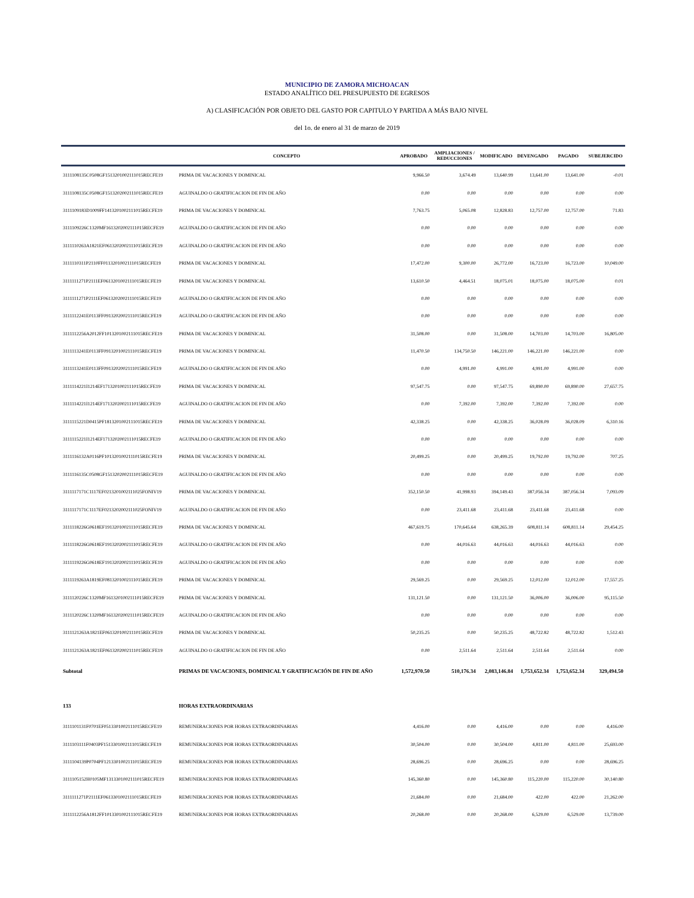MUNICIPIO DE ZAMORA MICHOACAN
ESTADO ANALÍTICO DEL PRESUPUESTO DE EGRESOS
A) CLASIFICACIÓN POR OBJETO DEL GASTO POR CAPITULO Y PARTIDA A MÁS BAJO NIVEL
del 1o. de enero al 31 de marzo de 2019
| | CONCEPTO | APROBADO | AMPLIACIONES / REDUCCIONES | MODIFICADO | DEVENGADO | PAGADO | SUBEJERCIDO |
| --- | --- | --- | --- | --- | --- | --- | --- |
| 3111108135C0508GF1513201002111015RECFE19 | PRIMA DE VACACIONES Y DOMINICAL | 9,966.50 | 3,674.49 | 13,640.99 | 13,641.00 | 13,641.00 | -0.01 |
| 3111108135C0508GF1513202002111015RECFE19 | AGUINALDO O GRATIFICACION DE FIN DE AÑO | 0.00 | 0.00 | 0.00 | 0.00 | 0.00 | 0.00 |
| 3111109183D1009FF1413201002111015RECFE19 | PRIMA DE VACACIONES Y DOMINICAL | 7,763.75 | 5,065.08 | 12,828.83 | 12,757.00 | 12,757.00 | 71.83 |
| 3111109226C1320MF1613202002111015RECFE19 | AGUINALDO O GRATIFICACION DE FIN DE AÑO | 0.00 | 0.00 | 0.00 | 0.00 | 0.00 | 0.00 |
| 3111110263A1821EF0613202002111015RECFE19 | AGUINALDO O GRATIFICACION DE FIN DE AÑO | 0.00 | 0.00 | 0.00 | 0.00 | 0.00 | 0.00 |
| 3111110311P2110FF0113201002111015RECFE19 | PRIMA DE VACACIONES Y DOMINICAL | 17,472.00 | 9,300.00 | 26,772.00 | 16,723.00 | 16,723.00 | 10,049.00 |
| 3111111271P2111EF0613201002111015RECFE19 | PRIMA DE VACACIONES Y DOMINICAL | 13,610.50 | 4,464.51 | 18,075.01 | 18,075.00 | 18,075.00 | 0.01 |
| 3111111271P2111EF0613202002111015RECFE19 | AGUINALDO O GRATIFICACION DE FIN DE AÑO | 0.00 | 0.00 | 0.00 | 0.00 | 0.00 | 0.00 |
| 3111112241E0113FF0913202002111015RECFE19 | AGUINALDO O GRATIFICACION DE FIN DE AÑO | 0.00 | 0.00 | 0.00 | 0.00 | 0.00 | 0.00 |
| 3111112256A2012FF1013201002111015RECFE19 | PRIMA DE VACACIONES Y DOMINICAL | 31,508.00 | 0.00 | 31,508.00 | 14,703.00 | 14,703.00 | 16,805.00 |
| 3111113241E0113FF0913201002111015RECFE19 | PRIMA DE VACACIONES Y DOMINICAL | 11,470.50 | 134,750.50 | 146,221.00 | 146,221.00 | 146,221.00 | 0.00 |
| 3111113241E0113FF0913202002111015RECFE19 | AGUINALDO O GRATIFICACION DE FIN DE AÑO | 0.00 | 4,991.00 | 4,991.00 | 4,991.00 | 4,991.00 | 0.00 |
| 3111114221I1214EF1713201002111015RECFE19 | PRIMA DE VACACIONES Y DOMINICAL | 97,547.75 | 0.00 | 97,547.75 | 69,890.00 | 69,890.00 | 27,657.75 |
| 3111114221I1214EF1713202002111015RECFE19 | AGUINALDO O GRATIFICACION DE FIN DE AÑO | 0.00 | 7,392.00 | 7,392.00 | 7,392.00 | 7,392.00 | 0.00 |
| 3111115221D0415PF1813201002111015RECFE19 | PRIMA DE VACACIONES Y DOMINICAL | 42,338.25 | 0.00 | 42,338.25 | 36,028.09 | 36,028.09 | 6,310.16 |
| 3111115221I1214EF1713202002111015RECFE19 | AGUINALDO O GRATIFICACION DE FIN DE AÑO | 0.00 | 0.00 | 0.00 | 0.00 | 0.00 | 0.00 |
| 3111116132A0116PF1013201002111015RECFE19 | PRIMA DE VACACIONES Y DOMINICAL | 20,499.25 | 0.00 | 20,499.25 | 19,792.00 | 19,792.00 | 707.25 |
| 3111116135C0508GF1513202002111015RECFE19 | AGUINALDO O GRATIFICACION DE FIN DE AÑO | 0.00 | 0.00 | 0.00 | 0.00 | 0.00 | 0.00 |
| 3111117171C1117EF0213201002111025FONIV19 | PRIMA DE VACACIONES Y DOMINICAL | 352,150.50 | 41,998.93 | 394,149.43 | 387,056.34 | 387,056.34 | 7,093.09 |
| 3111117171C1117EF0213202002111025FONIV19 | AGUINALDO O GRATIFICACION DE FIN DE AÑO | 0.00 | 23,411.68 | 23,411.68 | 23,411.68 | 23,411.68 | 0.00 |
| 3111118226G0618EF1913201002111015RECFE19 | PRIMA DE VACACIONES Y DOMINICAL | 467,619.75 | 170,645.64 | 638,265.39 | 608,811.14 | 608,811.14 | 29,454.25 |
| 3111118226G0618EF1913202002111015RECFE19 | AGUINALDO O GRATIFICACION DE FIN DE AÑO | 0.00 | 44,016.63 | 44,016.63 | 44,016.63 | 44,016.63 | 0.00 |
| 3111119226G0618EF1913202002111015RECFE19 | AGUINALDO O GRATIFICACION DE FIN DE AÑO | 0.00 | 0.00 | 0.00 | 0.00 | 0.00 | 0.00 |
| 3111119263A1819EF0813201002111015RECFE19 | PRIMA DE VACACIONES Y DOMINICAL | 29,569.25 | 0.00 | 29,569.25 | 12,012.00 | 12,012.00 | 17,557.25 |
| 3111120226C1320MF1613201002111015RECFE19 | PRIMA DE VACACIONES Y DOMINICAL | 131,121.50 | 0.00 | 131,121.50 | 36,006.00 | 36,006.00 | 95,115.50 |
| 3111120226C1320MF1613202002111015RECFE19 | AGUINALDO O GRATIFICACION DE FIN DE AÑO | 0.00 | 0.00 | 0.00 | 0.00 | 0.00 | 0.00 |
| 3111121263A1821EF0613201002111015RECFE19 | PRIMA DE VACACIONES Y DOMINICAL | 50,235.25 | 0.00 | 50,235.25 | 48,722.82 | 48,722.82 | 1,512.43 |
| 3111121263A1821EF0613202002111015RECFE19 | AGUINALDO O GRATIFICACION DE FIN DE AÑO | 0.00 | 2,511.64 | 2,511.64 | 2,511.64 | 2,511.64 | 0.00 |
| Subtotal | PRIMAS DE VACACIONES, DOMINICAL Y GRATIFICACIÓN DE FIN DE AÑO | 1,572,970.50 | 510,176.34 | 2,083,146.84 | 1,753,652.34 | 1,753,652.34 | 329,494.50 |
| 133 | HORAS EXTRAORDINARIAS | | | | | | |
| 3111101131F0701EF0513301002111015RECFE19 | REMUNERACIONES POR HORAS EXTRAORDINARIAS | 4,416.00 | 0.00 | 4,416.00 | 0.00 | 0.00 | 4,416.00 |
| 3111103111F0403PF1513301002111015RECFE19 | REMUNERACIONES POR HORAS EXTRAORDINARIAS | 30,504.00 | 0.00 | 30,504.00 | 4,811.00 | 4,811.00 | 25,693.00 |
| 3111104139P0704PF1213301002111015RECFE19 | REMUNERACIONES POR HORAS EXTRAORDINARIAS | 28,696.25 | 0.00 | 28,696.25 | 0.00 | 0.00 | 28,696.25 |
| 3111105152H0105MF1313301002111015RECFE19 | REMUNERACIONES POR HORAS EXTRAORDINARIAS | 145,360.80 | 0.00 | 145,360.80 | 115,220.00 | 115,220.00 | 30,140.80 |
| 3111111271P2111EF0613301002111015RECFE19 | REMUNERACIONES POR HORAS EXTRAORDINARIAS | 21,684.00 | 0.00 | 21,684.00 | 422.00 | 422.00 | 21,262.00 |
| 3111112256A1812FF1013301002111015RECFE19 | REMUNERACIONES POR HORAS EXTRAORDINARIAS | 20,268.00 | 0.00 | 20,268.00 | 6,529.00 | 6,529.00 | 13,739.00 |